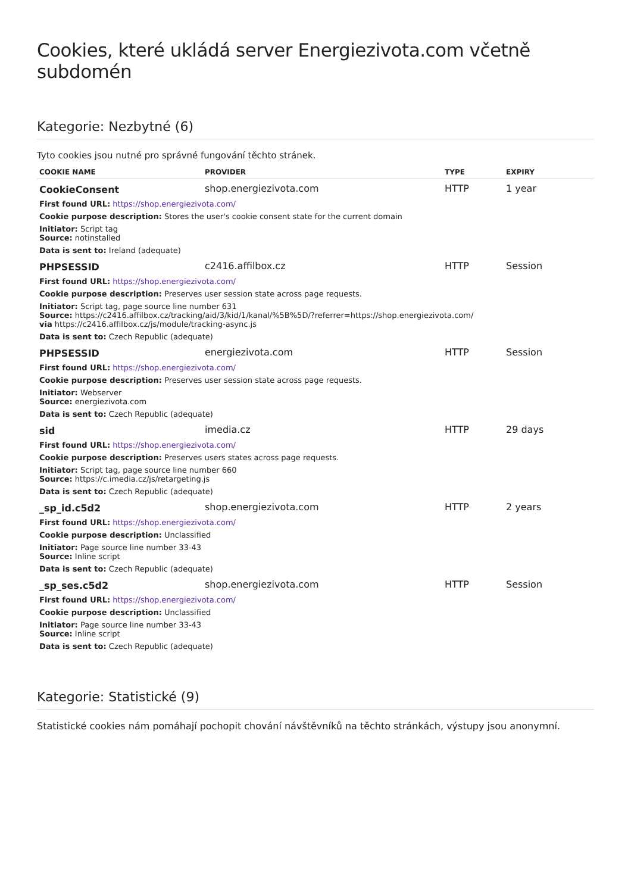Cookies, které ukládá server Energiezivota.com včetně subdomén
Kategorie: Nezbytné (6)
Tyto cookies jsou nutné pro správné fungování těchto stránek.
| COOKIE NAME | PROVIDER | TYPE | EXPIRY |
| --- | --- | --- | --- |
| CookieConsent | shop.energiezivota.com | HTTP | 1 year |
| First found URL: https://shop.energiezivota.com/ | | | |
| Cookie purpose description: Stores the user's cookie consent state for the current domain | | | |
| Initiator: Script tag Source: notinstalled | | | |
| Data is sent to: Ireland (adequate) | | | |
| PHPSESSID | c2416.affilbox.cz | HTTP | Session |
| First found URL: https://shop.energiezivota.com/ | | | |
| Cookie purpose description: Preserves user session state across page requests. | | | |
| Initiator: Script tag, page source line number 631 Source: https://c2416.affilbox.cz/tracking/aid/3/kid/1/kanal/%5B%5D/?referrer=https://shop.energiezivota.com/ via https://c2416.affilbox.cz/js/module/tracking-async.js | | | |
| Data is sent to: Czech Republic (adequate) | | | |
| PHPSESSID | energiezivota.com | HTTP | Session |
| First found URL: https://shop.energiezivota.com/ | | | |
| Cookie purpose description: Preserves user session state across page requests. | | | |
| Initiator: Webserver Source: energiezivota.com | | | |
| Data is sent to: Czech Republic (adequate) | | | |
| sid | imedia.cz | HTTP | 29 days |
| First found URL: https://shop.energiezivota.com/ | | | |
| Cookie purpose description: Preserves users states across page requests. | | | |
| Initiator: Script tag, page source line number 660 Source: https://c.imedia.cz/js/retargeting.js | | | |
| Data is sent to: Czech Republic (adequate) | | | |
| _sp_id.c5d2 | shop.energiezivota.com | HTTP | 2 years |
| First found URL: https://shop.energiezivota.com/ | | | |
| Cookie purpose description: Unclassified | | | |
| Initiator: Page source line number 33-43 Source: Inline script | | | |
| Data is sent to: Czech Republic (adequate) | | | |
| _sp_ses.c5d2 | shop.energiezivota.com | HTTP | Session |
| First found URL: https://shop.energiezivota.com/ | | | |
| Cookie purpose description: Unclassified | | | |
| Initiator: Page source line number 33-43 Source: Inline script | | | |
| Data is sent to: Czech Republic (adequate) | | | |
Kategorie: Statistické (9)
Statistické cookies nám pomáhají pochopit chování návštěvníků na těchto stránkách, výstupy jsou anonymní.